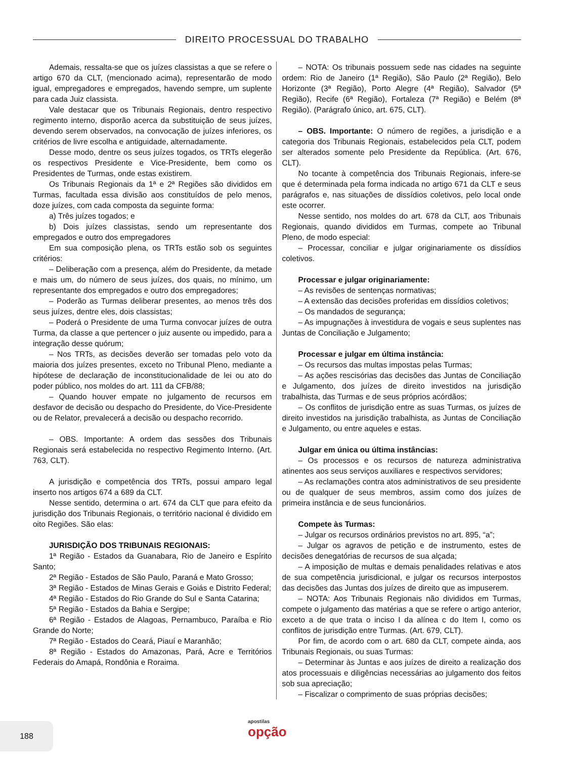DIREITO PROCESSUAL DO TRABALHO
Ademais, ressalta-se que os juízes classistas a que se refere o artigo 670 da CLT, (mencionado acima), representarão de modo igual, empregadores e empregados, havendo sempre, um suplente para cada Juiz classista.
Vale destacar que os Tribunais Regionais, dentro respectivo regimento interno, disporão acerca da substituição de seus juízes, devendo serem observados, na convocação de juízes inferiores, os critérios de livre escolha e antiguidade, alternadamente.
Desse modo, dentre os seus juízes togados, os TRTs elegerão os respectivos Presidente e Vice-Presidente, bem como os Presidentes de Turmas, onde estas existirem.
Os Tribunais Regionais da 1ª e 2ª Regiões são divididos em Turmas, facultada essa divisão aos constituídos de pelo menos, doze juízes, com cada composta da seguinte forma:
a) Três juízes togados; e
b) Dois juízes classistas, sendo um representante dos empregados e outro dos empregadores
Em sua composição plena, os TRTs estão sob os seguintes critérios:
– Deliberação com a presença, além do Presidente, da metade e mais um, do número de seus juízes, dos quais, no mínimo, um representante dos empregados e outro dos empregadores;
– Poderão as Turmas deliberar presentes, ao menos três dos seus juízes, dentre eles, dois classistas;
– Poderá o Presidente de uma Turma convocar juízes de outra Turma, da classe a que pertencer o juiz ausente ou impedido, para a integração desse quórum;
– Nos TRTs, as decisões deverão ser tomadas pelo voto da maioria dos juízes presentes, exceto no Tribunal Pleno, mediante a hipótese de declaração de inconstitucionalidade de lei ou ato do poder público, nos moldes do art. 111 da CFB/88;
– Quando houver empate no julgamento de recursos em desfavor de decisão ou despacho do Presidente, do Vice-Presidente ou de Relator, prevalecerá a decisão ou despacho recorrido.
– OBS. Importante: A ordem das sessões dos Tribunais Regionais será estabelecida no respectivo Regimento Interno. (Art. 763, CLT).
A jurisdição e competência dos TRTs, possui amparo legal inserto nos artigos 674 a 689 da CLT.
Nesse sentido, determina o art. 674 da CLT que para efeito da jurisdição dos Tribunais Regionais, o território nacional é dividido em oito Regiões. São elas:
JURISDIÇÃO DOS TRIBUNAIS REGIONAIS:
1ª Região - Estados da Guanabara, Rio de Janeiro e Espírito Santo;
2ª Região - Estados de São Paulo, Paraná e Mato Grosso;
3ª Região - Estados de Minas Gerais e Goiás e Distrito Federal;
4ª Região - Estados do Rio Grande do Sul e Santa Catarina;
5ª Região - Estados da Bahia e Sergipe;
6ª Região - Estados de Alagoas, Pernambuco, Paraíba e Rio Grande do Norte;
7ª Região - Estados do Ceará, Piauí e Maranhão;
8ª Região - Estados do Amazonas, Pará, Acre e Territórios Federais do Amapá, Rondônia e Roraima.
– NOTA: Os tribunais possuem sede nas cidades na seguinte ordem: Rio de Janeiro (1ª Região), São Paulo (2ª Região), Belo Horizonte (3ª Região), Porto Alegre (4ª Região), Salvador (5ª Região), Recife (6ª Região), Fortaleza (7ª Região) e Belém (8ª Região). (Parágrafo único, art. 675, CLT).
– OBS. Importante: O número de regiões, a jurisdição e a categoria dos Tribunais Regionais, estabelecidos pela CLT, podem ser alterados somente pelo Presidente da República. (Art. 676, CLT).
No tocante à competência dos Tribunais Regionais, infere-se que é determinada pela forma indicada no artigo 671 da CLT e seus parágrafos e, nas situações de dissídios coletivos, pelo local onde este ocorrer.
Nesse sentido, nos moldes do art. 678 da CLT, aos Tribunais Regionais, quando divididos em Turmas, compete ao Tribunal Pleno, de modo especial:
– Processar, conciliar e julgar originariamente os dissídios coletivos.
Processar e julgar originariamente:
– As revisões de sentenças normativas;
– A extensão das decisões proferidas em dissídios coletivos;
– Os mandados de segurança;
– As impugnações à investidura de vogais e seus suplentes nas Juntas de Conciliação e Julgamento;
Processar e julgar em última instância:
– Os recursos das multas impostas pelas Turmas;
– As ações rescisórias das decisões das Juntas de Conciliação e Julgamento, dos juízes de direito investidos na jurisdição trabalhista, das Turmas e de seus próprios acórdãos;
– Os conflitos de jurisdição entre as suas Turmas, os juízes de direito investidos na jurisdição trabalhista, as Juntas de Conciliação e Julgamento, ou entre aqueles e estas.
Julgar em única ou última instâncias:
– Os processos e os recursos de natureza administrativa atinentes aos seus serviços auxiliares e respectivos servidores;
– As reclamações contra atos administrativos de seu presidente ou de qualquer de seus membros, assim como dos juízes de primeira instância e de seus funcionários.
Compete às Turmas:
– Julgar os recursos ordinários previstos no art. 895, “a”;
– Julgar os agravos de petição e de instrumento, estes de decisões denegatórias de recursos de sua alçada;
– A imposição de multas e demais penalidades relativas e atos de sua competência jurisdicional, e julgar os recursos interpostos das decisões das Juntas dos juízes de direito que as impuserem.
– NOTA: Aos Tribunais Regionais não divididos em Turmas, compete o julgamento das matérias a que se refere o artigo anterior, exceto a de que trata o inciso I da alínea c do Item I, como os conflitos de jurisdição entre Turmas. (Art. 679, CLT).
Por fim, de acordo com o art. 680 da CLT, compete ainda, aos Tribunais Regionais, ou suas Turmas:
– Determinar às Juntas e aos juízes de direito a realização dos atos processuais e diligências necessárias ao julgamento dos feitos sob sua apreciação;
– Fiscalizar o comprimento de suas próprias decisões;
188 apostilas
opção